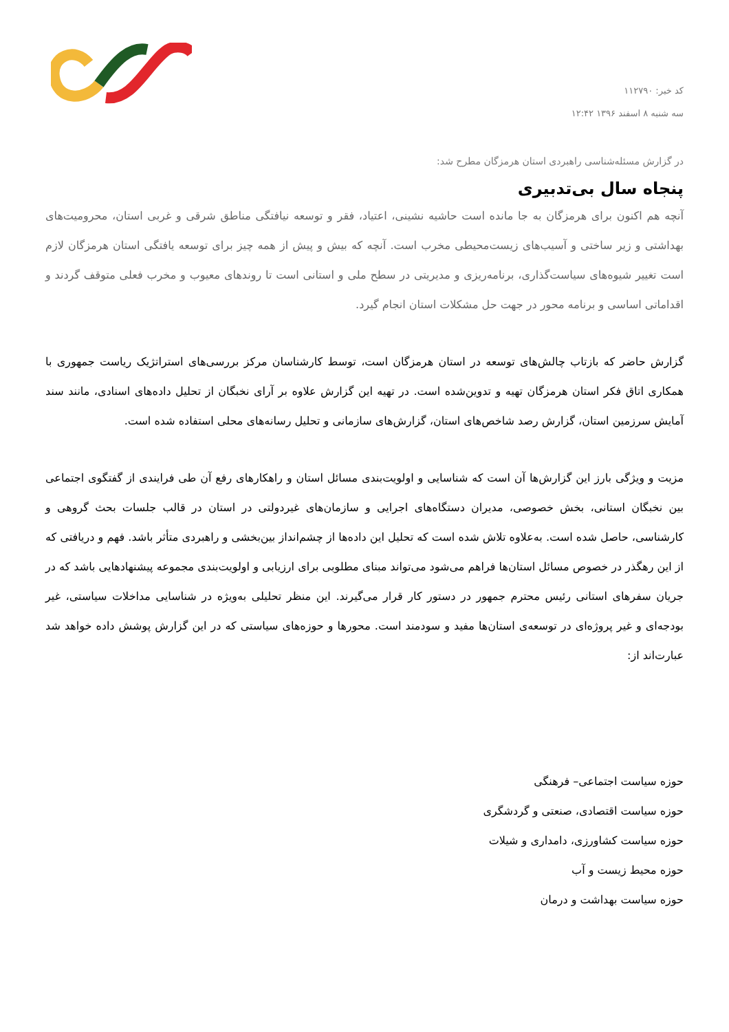کد خبر: ۱۱۲۷۹۰
سه شنبه ۸ اسفند ۱۳۹۶ ۱۲:۴۲
در گزارش مسئله‌شناسی راهبردی استان هرمزگان مطرح شد:
پنجاه سال بی‌تدبیری
آنچه هم اکنون برای هرمزگان به جا مانده است حاشیه نشینی، اعتیاد، فقر و توسعه نیافتگی مناطق شرقی و غربی استان، محرومیت‌های بهداشتی و زیر ساختی و آسیب‌های زیست‌محیطی مخرب است. آنچه که بیش و پیش از همه چیز برای توسعه یافتگی استان هرمزگان لازم است تغییر شیوه‌های سیاست‌گذاری، برنامه‌ریزی و مدیریتی در سطح ملی و استانی است تا روندهای معیوب و مخرب فعلی متوقف گردند و اقداماتی اساسی و برنامه محور در جهت حل مشکلات استان انجام گیرد.
گزارش حاضر که بازتاب چالش‌های توسعه در استان هرمزگان است، توسط کارشناسان مرکز بررسی‌های استراتژیک ریاست جمهوری با همکاری اتاق فکر استان هرمزگان تهیه و تدوین‌شده است. در تهیه این گزارش علاوه بر آرای نخبگان از تحلیل داده‌های اسنادی، مانند سند آمایش سرزمین استان، گزارش رصد شاخص‌های استان، گزارش‌های سازمانی و تحلیل رسانه‌های محلی استفاده شده است.
مزیت و ویژگی بارز این گزارش‌ها آن است که شناسایی و اولویت‌بندی مسائل استان و راهکارهای رفع آن طی فرایندی از گفتگوی اجتماعی بین نخبگان استانی، بخش خصوصی، مدیران دستگاه‌های اجرایی و سازمان‌های غیردولتی در استان در قالب جلسات بحث گروهی و کارشناسی، حاصل شده است. به‌علاوه تلاش شده است که تحلیل این داده‌ها از چشم‌انداز بین‌بخشی و راهبردی متأثر باشد. فهم و دریافتی که از این رهگذر در خصوص مسائل استان‌ها فراهم می‌شود می‌تواند مبنای مطلوبی برای ارزیابی و اولویت‌بندی مجموعه پیشنهادهایی باشد که در جریان سفرهای استانی رئیس محترم جمهور در دستور کار قرار می‌گیرند. این منظر تحلیلی به‌ویژه در شناسایی مداخلات سیاستی، غیر بودجه‌ای و غیر پروژه‌ای در توسعه‌ی استان‌ها مفید و سودمند است. محورها و حوزه‌های سیاستی که در این گزارش پوشش داده خواهد شد عبارت‌اند از:
حوزه سیاست اجتماعی– فرهنگی
حوزه سیاست اقتصادی، صنعتی و گردشگری
حوزه سیاست کشاورزی، دامداری و شیلات
حوزه محیط زیست و آب
حوزه سیاست بهداشت و درمان